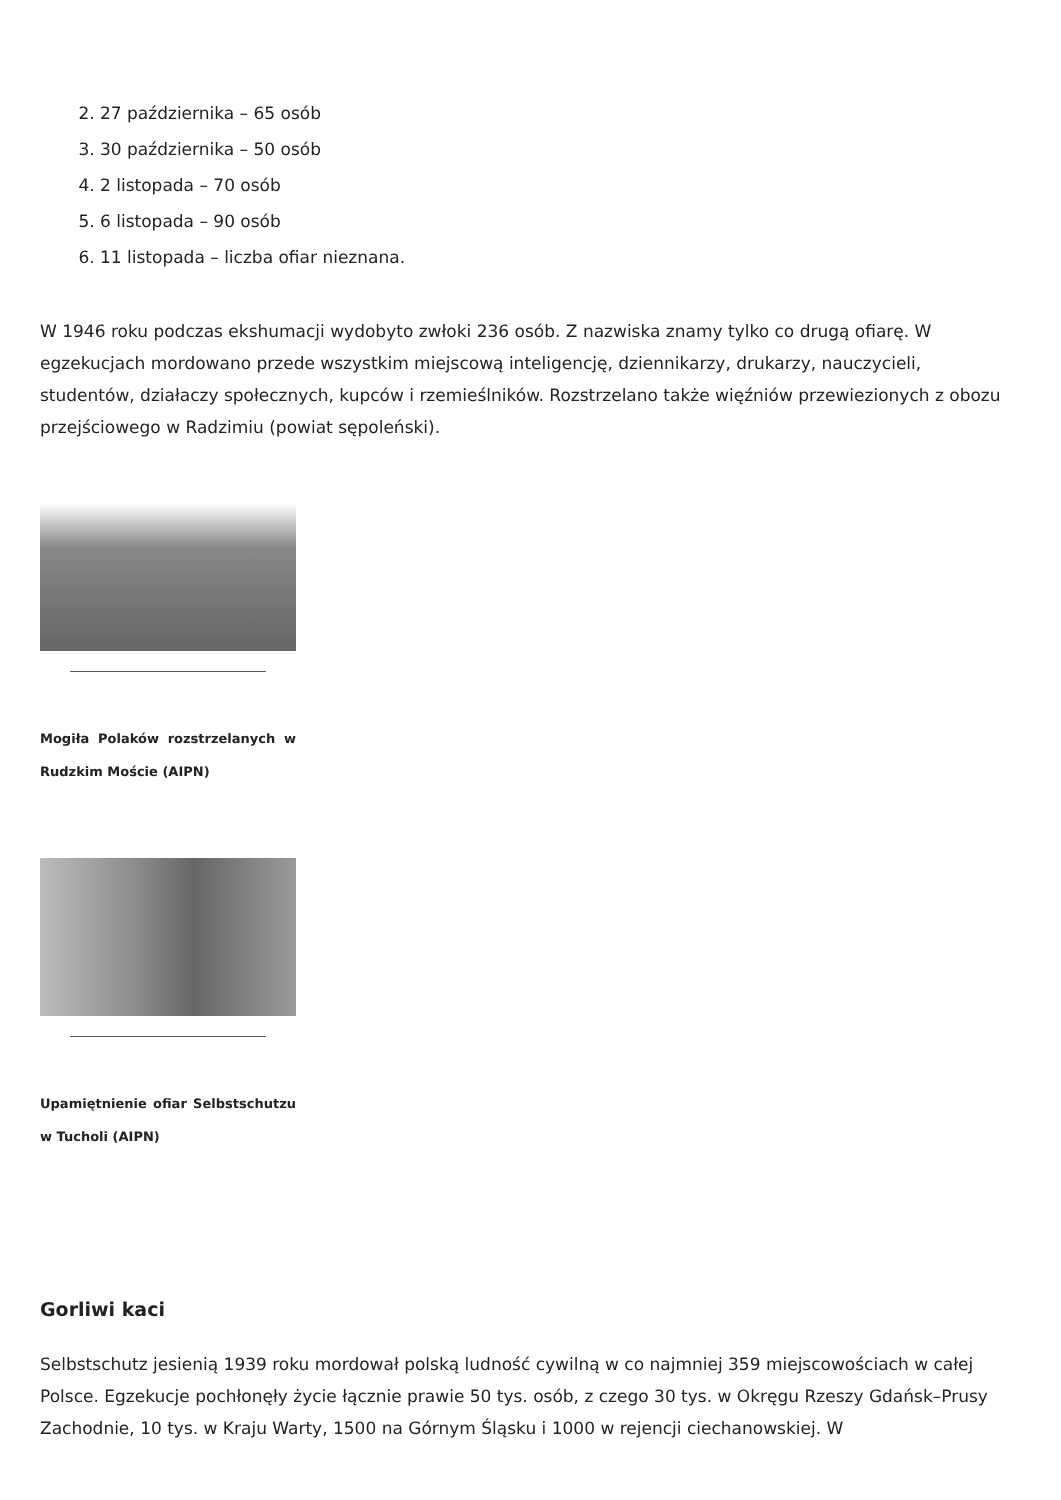2. 27 października – 65 osób
3. 30 października – 50 osób
4. 2 listopada – 70 osób
5. 6 listopada – 90 osób
6. 11 listopada – liczba ofiar nieznana.
W 1946 roku podczas ekshumacji wydobyto zwłoki 236 osób. Z nazwiska znamy tylko co drugą ofiarę. W egzekucjach mordowano przede wszystkim miejscową inteligencję, dziennikarzy, drukarzy, nauczycieli, studentów, działaczy społecznych, kupców i rzemieślników. Rozstrzelano także więźniów przewiezionych z obozu przejściowego w Radzimiu (powiat sępoleński).
Mogiła Polaków rozstrzelanych w Rudzkim Moście (AIPN)
Upamiętnienie ofiar Selbstschutzu w Tucholi (AIPN)
Gorliwi kaci
Selbstschutz jesienią 1939 roku mordował polską ludność cywilną w co najmniej 359 miejscowościach w całej Polsce. Egzekucje pochłonęły życie łącznie prawie 50 tys. osób, z czego 30 tys. w Okręgu Rzeszy Gdańsk–Prusy Zachodnie, 10 tys. w Kraju Warty, 1500 na Górnym Śląsku i 1000 w rejencji ciechanowskiej. W